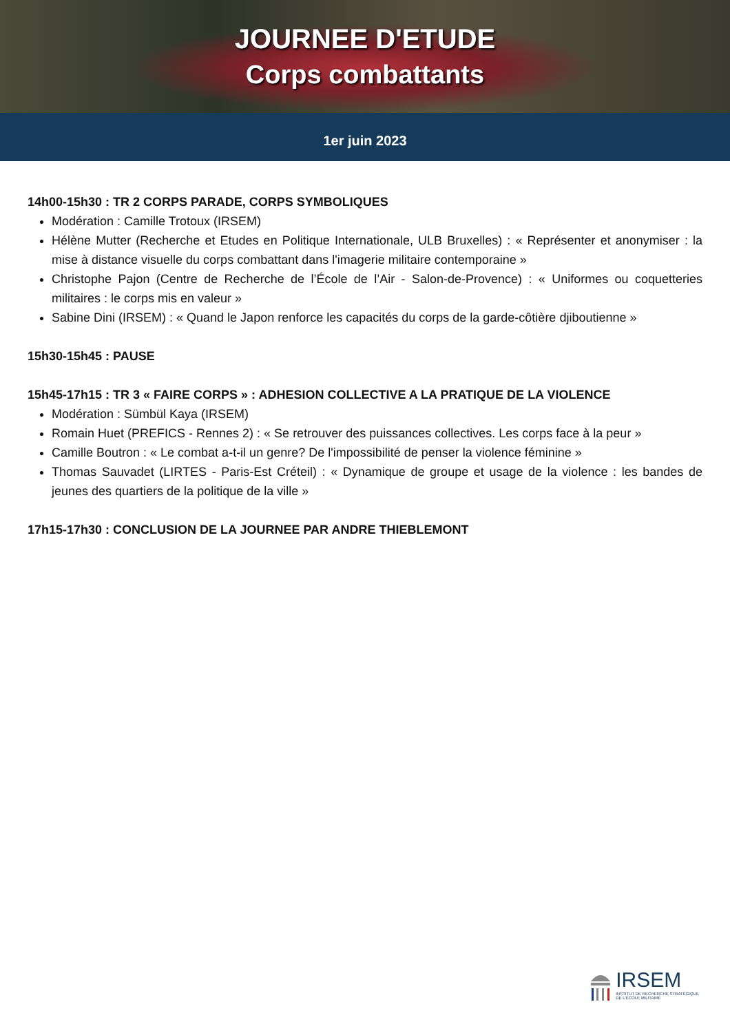JOURNEE D'ETUDE
Corps combattants
1er juin 2023
14h00-15h30 : TR 2 CORPS PARADE, CORPS SYMBOLIQUES
Modération : Camille Trotoux (IRSEM)
Hélène Mutter (Recherche et Etudes en Politique Internationale, ULB Bruxelles) : « Représenter et anonymiser : la mise à distance visuelle du corps combattant dans l'imagerie militaire contemporaine »
Christophe Pajon (Centre de Recherche de l’École de l’Air - Salon-de-Provence) : « Uniformes ou coquetteries militaires : le corps mis en valeur »
Sabine Dini (IRSEM) : « Quand le Japon renforce les capacités du corps de la garde-côtière djiboutienne »
15h30-15h45 : PAUSE
15h45-17h15 : TR 3 « FAIRE CORPS » : ADHESION COLLECTIVE A LA PRATIQUE DE LA VIOLENCE
Modération : Sümbül Kaya (IRSEM)
Romain Huet (PREFICS - Rennes 2) : « Se retrouver des puissances collectives. Les corps face à la peur »
Camille Boutron : « Le combat a-t-il un genre? De l'impossibilité de penser la violence féminine »
Thomas Sauvadet (LIRTES - Paris-Est Créteil) : « Dynamique de groupe et usage de la violence : les bandes de jeunes des quartiers de la politique de la ville »
17h15-17h30 : CONCLUSION DE LA JOURNEE PAR ANDRE THIEBLEMONT
IRSEM
INSTITUT DE RECHERCHE STRATÉGIQUE
DE L'ÉCOLE MILITAIRE